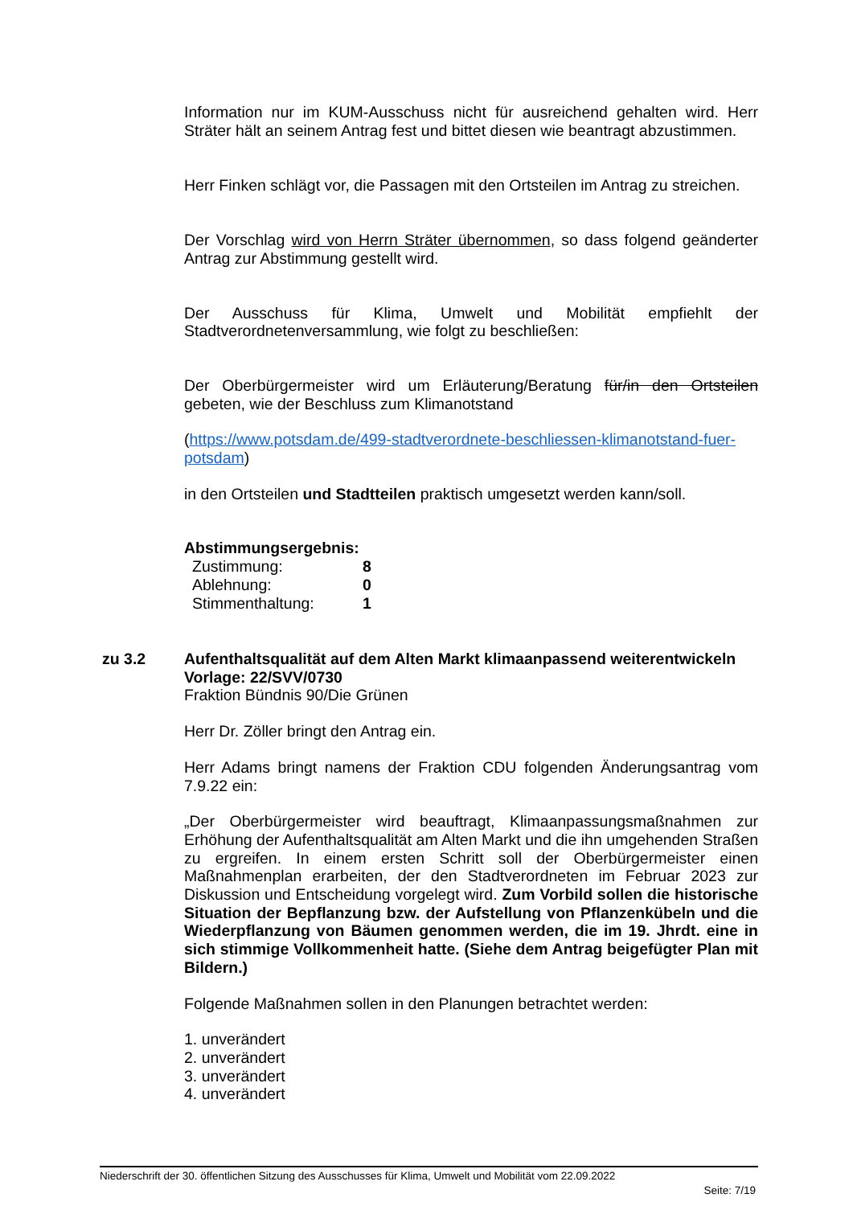Information nur im KUM-Ausschuss nicht für ausreichend gehalten wird. Herr Sträter hält an seinem Antrag fest und bittet diesen wie beantragt abzustimmen.
Herr Finken schlägt vor, die Passagen mit den Ortsteilen im Antrag zu streichen.
Der Vorschlag wird von Herrn Sträter übernommen, so dass folgend geänderter Antrag zur Abstimmung gestellt wird.
Der Ausschuss für Klima, Umwelt und Mobilität empfiehlt der Stadtverordnetenversammlung, wie folgt zu beschließen:
Der Oberbürgermeister wird um Erläuterung/Beratung für/in den Ortsteilen gebeten, wie der Beschluss zum Klimanotstand
(https://www.potsdam.de/499-stadtverordnete-beschliessen-klimanotstand-fuer-potsdam)
in den Ortsteilen und Stadtteilen praktisch umgesetzt werden kann/soll.
Abstimmungsergebnis:
Zustimmung: 8
Ablehnung: 0
Stimmenthaltung: 1
zu 3.2 Aufenthaltsqualität auf dem Alten Markt klimaanpassend weiterentwickeln
Vorlage: 22/SVV/0730
Fraktion Bündnis 90/Die Grünen
Herr Dr. Zöller bringt den Antrag ein.
Herr Adams bringt namens der Fraktion CDU folgenden Änderungsantrag vom 7.9.22 ein:
„Der Oberbürgermeister wird beauftragt, Klimaanpassungsmaßnahmen zur Erhöhung der Aufenthaltsqualität am Alten Markt und die ihn umgehenden Straßen zu ergreifen. In einem ersten Schritt soll der Oberbürgermeister einen Maßnahmenplan erarbeiten, der den Stadtverordneten im Februar 2023 zur Diskussion und Entscheidung vorgelegt wird. Zum Vorbild sollen die historische Situation der Bepflanzung bzw. der Aufstellung von Pflanzenkübeln und die Wiederpflanzung von Bäumen genommen werden, die im 19. Jhrdt. eine in sich stimmige Vollkommenheit hatte. (Siehe dem Antrag beigefügter Plan mit Bildern.)
Folgende Maßnahmen sollen in den Planungen betrachtet werden:
1. unverändert
2. unverändert
3. unverändert
4. unverändert
Niederschrift der 30. öffentlichen Sitzung des Ausschusses für Klima, Umwelt und Mobilität vom 22.09.2022
Seite: 7/19